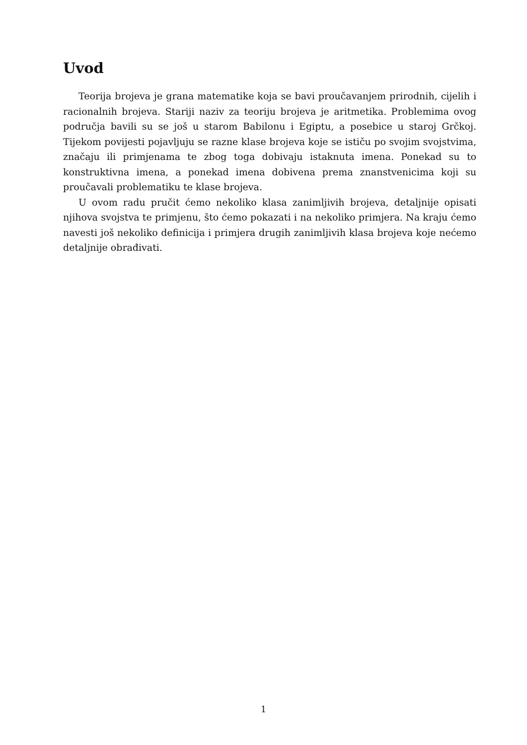Uvod
Teorija brojeva je grana matematike koja se bavi proučavanjem prirodnih, cijelih i racionalnih brojeva. Stariji naziv za teoriju brojeva je aritmetika. Problemima ovog područja bavili su se još u starom Babilonu i Egiptu, a posebice u staroj Grčkoj. Tijekom povijesti pojavljuju se razne klase brojeva koje se ističu po svojim svojstvima, značaju ili primjenama te zbog toga dobivaju istaknuta imena. Ponekad su to konstruktivna imena, a ponekad imena dobivena prema znanstvenicima koji su proučavali problematiku te klase brojeva.
U ovom radu pručit ćemo nekoliko klasa zanimljivih brojeva, detaljnije opisati njihova svojstva te primjenu, što ćemo pokazati i na nekoliko primjera. Na kraju ćemo navesti još nekoliko definicija i primjera drugih zanimljivih klasa brojeva koje nećemo detaljnije obrađivati.
1